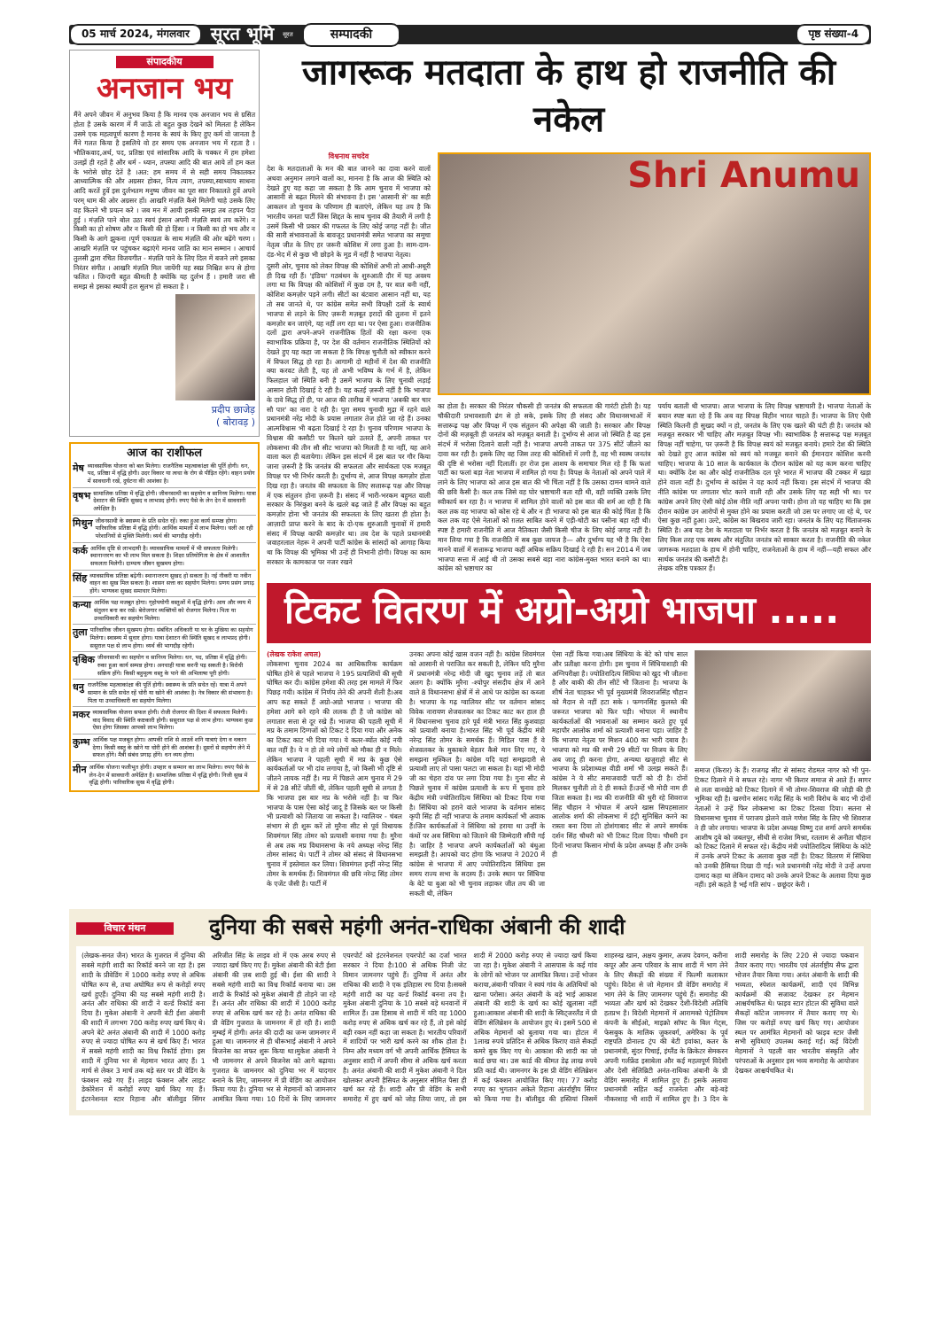05 मार्च 2024, मंगलवार सूरत भूमि सूरत सम्पादकी पृष्ठ संख्या-4
संपादकीय
अनजान भय
मैंने अपने जीवन में अनुभव किया है कि मानव एक अनजान भय से ग्रसित होता है उसके कारण में मैं जाऊँ तो बहुत कुछ देखने को मिलता है लेकिन उसमे एक महत्वपूर्ण कारण है मानव के स्वयं के किए हुए कर्म वो जानता है मैंने गलत किया है इसलिये वो हर समय एक अनजान भय में रहता है । भौतिकवाद,अर्थ, पद, प्रतिष्ठा एवं सांसारिक आदि के चक्कर में हम हमेशा उलझें ही रहतें है और धर्म - ध्यान, तपस्या आदि की बात आये तों हम कल के भरोसे छोड़ देतें है ।अत: हम समय में से सही समय निकालकर आध्यात्मिक की और अग्रसर होकर, नित्य त्याग, तपस्या,स्वाध्याय साधना आदि करतें हुवें इस दुर्लभतम मनुष्य जीवन का पूरा सार निकालते हुवें अपने परम् धाम की ओर अग्रसर हों। आखरि मंज़लि कैसे मिलेगी चाहे उसके लिए वह कितने भी प्रयत्न करे । जब मन में आयी इसकी समझ तब तड़पन पैदा हुई । मंज़लि पाने बोल उठा स्वयं इंसान अपनी मंज़लि स्वयं तय करेंगे। न किसी का हो शोषण और न किसी की हो हिंसा । न किसी का हो भय और न किसी के आगे झुकना ।पूर्ण एकाग्रता के साथ मंज़लि की ओर बढ़ेंगे चरण ।आखरि मंज़लि पर पहुंचकर बढ़ाएंगे मानव जाति का मान सम्मान । आचार्य तुलसी द्वारा रचित विजयगीत - मंज़लि पाने के लिए दिल में बजने लगे इसका निरंतर संगीत । आखरि मंज़लि मिल जायेंगी यह स्वप्न निश्चित रूप से होगा फलित । जिन्दगी बहुत कीमती है क्योंकि यह दुर्लभ हैं । हमारी जरा सी समझ से इसका स्थायी हल सुलभ हो सकता है ।
प्रदीप छाजेड़
( बोरावड़ )
आज का राशीफल
मेष
व्यावसायिक योजना को बल मिलेगा। राजनैतिक महत्वाकांक्षा की पूर्ति होगी। धन, पद, प्रतिष्ठा में वृद्धि होगी। उदर विकार या त्वचा के रोग से पीड़ित रहेंगे। वाहन प्रयोग में सावधानी रखें, दुर्घटना की आशंका है।
वृषभ
सामाजिक प्रतिष्ठा में वृद्धि होगी। जीवनसाथी का सहयोग व सानिध्य मिलेगा। यात्रा देशाटन की स्थिति सुखद व लाभप्रद होगी। रुपए पैसे के लेन देन में सावधानी अपेक्षित है।
मिथुन
जीवनसाथी के स्वास्थ्य के प्रति सचेत रहें। रुका हुआ कार्य सम्पन्न होगा। पारिवारिक प्रतिष्ठा में वृद्धि होगी। आर्थिक मामलों में लाभ मिलेगा। चली आ रही परेशानियों से मुक्ति मिलेगी। व्यर्थ की भागदौड़ रहेगी।
कर्क
आर्थिक दृष्टि से लाभदायी है। व्यावसायिक मामलों में भी सफलता मिलेगी। स्थानान्तरण का भी लाभ मिल सकता है। शिक्षा प्रतियोगिता के क्षेत्र में आशातीत सफलता मिलेगी। दाम्पत्य जीवन सुखमय होगा।
सिंह
व्यावसायिक प्रतिष्ठा बढ़ेगी। स्थानान्तरण सुखद हो सकता है। नई नौकरी या नवीन वाहन का सुख मिल सकता है। शासन सत्ता का सहयोग मिलेगा। प्रणय प्रसंग प्रगाढ़ होंगे। भाग्यवश सुखद समाचार मिलेगा।
कन्या
आर्थिक पक्ष मजबूत होगा। गृहोपयोगी वस्तुओं में वृद्धि होगी। आय और व्यय में संतुलन बना कर रखें। बेरोजगार व्यक्तियों को रोजगार मिलेगा। पिता या उच्चाधिकारी का सहयोग मिलेगा।
तुला
पारिवारिक जीवन सुखमय होगा। संबंधित अधिकारी या घर के मुखिया का सहयोग मिलेगा। स्वास्थ्य में सुधार होगा। यात्रा देशाटन की स्थिति सुखद व लाभप्रद होगी। ससुराल पक्ष से लाभ होगा। व्यर्थ की भागदौड़ रहेगी।
वृश्चिक
जीवनसाथी का सहयोग व सानिध्य मिलेगा। धन, पद, प्रतिष्ठा में वृद्धि होगी। रुका हुआ कार्य सम्पन्न होगा। अनचाही यात्रा करनी पड़ सकती है। विरोधी सक्रिय होंगे। किसी बहुमूल्य वस्तु के पाने की अभिलाषा पूरी होगी।
धनु
राजनैतिक महत्वाकांक्षा की पूर्ति होगी। स्वास्थ्य के प्रति सचेत रहें। यात्रा में अपने सामान के प्रति सचेत रहें चोरी या खोने की आशंका है। नेत्र विकार की संभावना है। पिता या उच्चाधिकारी का सहयोग मिलेगा।
मकर
व्यावसायिक योजना सफल होगी। रोजी रोजगार की दिशा में सफलता मिलेगी। वाद विवाद की स्थिति कष्टकारी होगी। ससुराल पक्ष से लाभ होगा। भाग्यवश कुछ ऐसा होगा जिसका आपको लाभ मिलेगा।
कुम्भ
आर्थिक पक्ष मजबूत होगा। आपकी राशि से आठवें शनि यात्राएं देगा व थकान देगा। किसी वस्तु के खोने या चोरी होने की आशंका है। दूसरों से सहयोग लेने में सफल होंगे। मैत्री संबंध प्रगाढ़ होंगे। धन व्यय होगा।
मीन
आर्थिक योजना फलीभूत होगी। उपहार व सम्मान का लाभ मिलेगा। रुपए पैसे के लेन-देन में सावधानी अपेक्षित है। सामाजिक प्रतिष्ठा में वृद्धि होगी। निजी सुख में वृद्धि होगी। पारिवारिक सुख में वृद्धि होगी।
जागरूक मतदाता के हाथ हो राजनीति की नकेल
विश्वनाथ सचदेव
देश के मतदाताओं के मन की बात जानने का दावा करने वालों अथवा अनुमान लगाने वालों का, मानना है कि आज की स्थिति को देखते हुए यह कहा जा सकता है कि आम चुनाव में भाजपा को आसानी से बढ़त मिलने की संभावना है। इस 'आसानी से' का सही आकलन तो चुनाव के परिणाम ही बताएंगे, लेकिन यह तय है कि भारतीय जनता पार्टी जिस शिद्दत के साथ चुनाव की तैयारी में लगी है उसमें किसी भी प्रकार की गफलत के लिए कोई जगह नहीं है। जीत की सारी संभावनाओं के बावजूद प्रधानमंत्री समेत भाजपा का समूचा नेतृत्व जीत के लिए हर जरूरी कोशिश में लगा हुआ है। साम-दाम-दंड-भेद में से कुछ भी छोड़ने के मूड में नहीं है भाजपा नेतृत्व।
दूसरी ओर, चुनाव को लेकर विपक्ष की कोशिशें अभी तो आधी-अधूरी ही दिख रही हैं। 'इंडिया' गठबंधन के शुरुआती दौर में यह अवश्य लगा था कि विपक्ष की कोशिशों में कुछ दम है, पर बात बनी नहीं, कोशिश कमज़ोर पड़ने लगी। सीटों का बंटवारा आसान नहीं था, यह तो सब जानते थे, पर कांग्रेस समेत सभी विपक्षी दलों के स्वार्थ भाजपा से लड़ने के लिए ज़रूरी मज़बूत इरादों की तुलना में इतने कमज़ोर बन जाएंगे, यह नहीं लग रहा था। पर ऐसा हुआ। राजनीतिक दलों द्वारा अपने-अपने राजनीतिक हितों की रक्षा करना एक स्वाभाविक प्रक्रिया है, पर देश की वर्तमान राजनीतिक स्थितियों को देखते हुए यह कहा जा सकता है कि विपक्ष चुनौती को स्वीकार करने में विफल सिद्ध हो रहा है। आगामी दो महीनों में देश की राजनीति क्या करवट लेती है, यह तो अभी भविष्य के गर्भ में है, लेकिन फिलहाल जो स्थिति बनी है उसमें भाजपा के लिए चुनावी लड़ाई आसान होती दिखाई दे रही है। यह कतई ज़रूरी नहीं है कि भाजपा के दावे सिद्ध हों ही, पर आज की तारीख में भाजपा 'अबकी बार चार सौ पार' का नारा दे रही है। पूरा समय चुनावी मुद्रा में रहने वाले प्रधानमंत्री नरेंद्र मोदी के प्रयास लगातार तेज होते जा रहे हैं। उनका आत्मविश्वास भी बढ़ता दिखाई दे रहा है। चुनाव परिणाम भाजपा के विश्वास की कसौटी पर कितने खरे उतरते हैं, अपनी ताकत पर लोकसभा की तीन सौ सीट भाजपा को मिलती है या नहीं, यह आने वाला कल ही बतायेगा। लेकिन इस संदर्भ में इस बात पर गौर किया जाना ज़रूरी है कि जनतंत्र की सफलता और सार्थकता एक मजबूत विपक्ष पर भी निर्भर करती है। दुर्भाग्य से, आज विपक्ष कमज़ोर होता दिख रहा है। जनतंत्र की सफलता के लिए सत्तारूढ़ पक्ष और विपक्ष में एक संतुलन होना ज़रूरी है। संसद में भारी-भरकम बहुमत वाली सरकार के निरंकुश बनने के खतरे बढ़ जाते हैं और विपक्ष का बहुत कमज़ोर होना भी जनतंत्र की सफलता के लिए खतरा ही होता है। आज़ादी प्राप्त करने के बाद के दो-एक शुरुआती चुनावों में हमारी संसद में विपक्ष काफी कमज़ोर था। तब देश के पहले प्रधानमंत्री जवाहरलाल नेहरू ने अपनी पार्टी कांग्रेस के सांसदों को आगाह किया था कि विपक्ष की भूमिका भी उन्हें ही निभानी होगी। विपक्ष का काम सरकार के कामकाज पर नजर रखने
Shri Anumu
का होता है। सरकार की निरंतर चौकसी ही जनतंत्र की सफलता की गारंटी होती है। यह चौकीदारी प्रभावशाली ढंग से हो सके, इसके लिए ही संसद और विधानसभाओं में सत्तारूढ़ पक्ष और विपक्ष में एक संतुलन की अपेक्षा की जाती है। सरकार और विपक्ष दोनों की मज़बूती ही जनतंत्र को मज़बूत बनाती है। दुर्भाग्य से आज जो स्थिति है वह इस संदर्भ में भरोसा दिलाने वाली नहीं है। भाजपा अपनी ताकत पर 375 सीटें जीतने का दावा कर रही है। इसके लिए वह जिस तरह की कोशिशों में लगी है, वह भी स्वस्थ जनतंत्र की दृष्टि से भरोसा नहीं दिलातीं। हर रोज इस आशय के समाचार मिल रहे हैं कि फलां पार्टी का फलां बड़ा नेता भाजपा में शामिल हो गया है। विपक्ष के नेताओं को अपने पाले में लाने के लिए भाजपा को आज इस बात की भी चिंता नहीं है कि उसका दामन थामने वाले की छवि कैसी है। कल तक जिसे वह घोर भ्रष्टाचारी बता रही थी, वही व्यक्ति उसके लिए स्वीकार्य बन रहा है। न भाजपा में शामिल होने वालों को इस बात की शर्म आ रही है कि कल तक वह भाजपा को कोस रहे थे और न ही भाजपा को इस बात की कोई चिंता है कि कल तक वह ऐसे नेताओं को ग़लत साबित करने में एड़ी-चोटी का पसीना बहा रही थी। स्पष्ट है हमारी राजनीति में आज नैतिकता जैसी किसी चीज के लिए कोई जगह नहीं है। मान लिया गया है कि राजनीति में सब कुछ जायज है— और दुर्भाग्य यह भी है कि ऐसा मानने वालों में सत्तारूढ़ भाजपा कहीं अधिक सक्रिय दिखाई दे रही है। सन 2014 में जब भाजपा सत्ता में आई थी तो उसका सबसे बड़ा नारा कांग्रेस-मुक्त भारत बनाने का था। कांग्रेस को भ्रष्टाचार का
पर्याय बताती थी भाजपा। आज भाजपा के लिए विपक्ष भ्रष्टाचारी है। भाजपा नेताओं के बयान स्पष्ट बता रहे हैं कि अब वह विपक्ष विहीन भारत चाहते हैं। भाजपा के लिए ऐसी स्थिति कितनी ही सुखद क्यों न हो, जनतंत्र के लिए एक खतरे की घंटी ही है। जनतंत्र को मज़बूत सरकार भी चाहिए और मज़बूत विपक्ष भी। स्वाभाविक है सत्तारूढ़ पक्ष मज़बूत विपक्ष नहीं चाहेगा, पर ज़रूरी है कि विपक्ष स्वयं को मजबूत बनाये। हमारे देश की स्थिति को देखते हुए आज कांग्रेस को स्वयं को मजबूत बनाने की ईमानदार कोशिश करनी चाहिए। भाजपा के 10 साल के कार्यकाल के दौरान कांग्रेस को यह काम करना चाहिए था। क्योंकि देश का और कोई राजनीतिक दल पूरे भारत में भाजपा की टक्कर में खड़ा होने वाला नहीं है। दुर्भाग्य से कांग्रेस ने यह कार्य नहीं किया। इस संदर्भ में भाजपा की नीति कांग्रेस पर लगातार चोट करने वाली रही और उसके लिए यह सही भी था। पर कांग्रेस अपने लिए ऐसी कोई ठोस नीति नहीं अपना पायी। होना तो यह चाहिए था कि इस दौरान कांग्रेस उन आरोपों से मुक्त होने का प्रयास करती जो उस पर लगाए जा रहे थे, पर ऐसा कुछ नहीं हुआ। उल्टे, कांग्रेस का बिखराव जारी रहा। जनतंत्र के लिए यह चिंताजनक स्थिति है। अब यह देश के मतदाता पर निर्भर करता है कि जनतंत्र को मज़बूत बनाने के लिए किस तरह एक स्वस्थ और संतुलित जनतंत्र को साकार करता है। राजनीति की नकेल जागरूक मतदाता के हाथ में होनी चाहिए, राजनेताओं के हाथ में नहीं—यही सफल और सार्थक जनतंत्र की कसौटी है।
लेखक वरिष्ठ पत्रकार हैं।
टिकट वितरण में अग्रो-अग्रो भाजपा .....
(लेखक राकेश अचल)
लोकसभा चुनाव 2024 का आधिकारिक कार्यक्रम घोषित होने से पहले भाजपा ने 195 प्रत्याशियों की सूची घोषित कर दी। कांग्रेस हमेशा की तरह इस मामले में फिर पिछड़ गयी। कांग्रेस में निर्णय लेने की अपनी शैली है।अब आप कह सकते हैं अग्रो-अग्रो भाजपा । भाजपा की हमेशा आगे बने रहने की ललक ही है जो कांग्रेस को लगातार सत्ता से दूर रखे हैं। भाजपा की पहली सूची में मप्र के तमाम दिग्गजों को टिकट दे दिया गया और अनेक का टिकट काट भी दिया गया। ये कतर-ब्योंत कोई नयी बात नहीं है। ये न हो तो नये लोगों को मौका ही न मिले। लेकिन भाजपा ने पहली सूची में मप्र के कुछ ऐसे कार्यकर्ताओं पर भी दांव लगाया है, जो किसी भी दृष्टि से जीतने लायक नहीं है। मप्र में पिछले आम चुनाव में 29 में से 28 सीटें जीतीं थी, लेकिन पहली सूची से लगता है कि भाजपा इस बार मप्र के भरोसे नहीं है। या फिर भाजपा के पास ऐसा कोई जादू है जिसके बल पर किसी भी प्रत्याशी को जिताया जा सकता है। ग्वालियर - चंबल संभाग से ही शुरू करें तो मुरैना सीट से पूर्व विधायक शिवमंगल सिंह तोमर को प्रत्याशी बनाया गया है। मुरैना से अब तक मप्र विधानसभा के नये अध्यक्ष नरेन्द्र सिंह तोमर सांसद थे। पार्टी ने तोमर को संसद से विधानसभा चुनाव में इस्तेमाल कर लिया। शिवमंगल इन्हीं नरेन्द्र सिंह तोमर के समर्थक हैं। शिवमंगल की छवि नरेन्द्र सिंह तोमर के एजेंट जैसी है। पार्टी में
उनका अपना कोई खास वजन नहीं है। कांग्रेस शिवमंगल को आसानी से पराजित कर सकती है, लेकिन यदि मुरैना में प्रधानमंत्री नरेन्द्र मोदी जी खुद चुनाव लड़ें तो बात अलग है। क्योंकि मुरैना -श्योपुर संसदीय क्षेत्र में आने वाले 8 विधानसभा क्षेत्रों में से आधे पर कांग्रेस का कब्जा है। भाजपा के गढ़ ग्वालियर सीट पर वर्तमान सांसद विवेक नारायण शेजवलकर का टिकट काट कर हाल ही में विधानसभा चुनाव हारे पूर्व मंत्री भारत सिंह कुशवाहा को प्रत्याशी बनाया है।भारत सिंह भी पूर्व केंद्रीय मंत्री नरेन्द्र सिंह तोमर के समर्थक हैं। मिडिल पास हैं वे शेजवलकर के मुकाबले बेहतर कैसे मान लिए गए, ये समझना मुश्किल है। कांग्रेस यदि यहां समझदारी से प्रत्याशी लाए तो पासा पलटा जा सकता है। यहां भी मोदी जी का चेहरा दांव पर लगा दिया गया है। गुना सीट से पिछले चुनाव में कांग्रेस प्रत्याशी के रूप में चुनाव हारे केंद्रीय मंत्री ज्योतिरादित्य सिंधिया को टिकट दिया गया है। सिंधिया को हराने वाले भाजपा के वर्तमान सांसद कृपी सिंह ही नहीं भाजपा के तमाम कार्यकर्ता भी अवाक हैं।जिन कार्यकर्ताओं ने सिंधिया को हराया था उन्हीं के कंधों पर अब सिंधिया को जिताने की जिम्मेदारी सौंपी गई है। जाहिर है भाजपा अपने कार्यकर्ताओं को बंधुआ समझती है। आपको याद होगा कि भाजपा ने 2020 में कांग्रेस से भाजपा में आए ज्योतिरादित्य सिंधिया इस समय राज्य सभा के सदस्य हैं। उनके स्थान पर सिंधिया के बेटे या बुआ को भी चुनाव लड़ाकर जीत तय की जा सकती थी, लेकिन
ऐसा नहीं किया गया।अब सिंधिया के बेटे को पांच साल और प्रतीक्षा करना होगी। इस चुनाव में सिंधियाशाही की अग्निपरीक्षा है। ज्योतिरादित्य सिंधिया को खुद भी जीतना है और बाकी की तीन सीटें भी जिताना है। भाजपा के शीर्ष नेता चाहकर भी पूर्व मुख्यमंत्री शिवराजसिंह चौहान को मैदान से नहीं हटा सके । फग्गनसिंह कुलस्ते की जरूरत भाजपा को फिर पड़ी। भोपाल में स्थानीय कार्यकर्ताओं की भावनाओं का सम्मान करते हुए पूर्व महापौर आलोक शर्मा को प्रत्याशी बनाना पड़ा। जाहिर है कि भाजपा नेतृत्व पर मिशन 400 का भारी दबाव है। भाजपा को मप्र की सभी 29 सीटों पर विजय के लिए अब जादू ही करना होगा, अन्यथा खजुराहो सीट से भाजपा के प्रदेशाध्यक्ष वीडी शर्मा भी उलझ सकते हैं। कांग्रेस ने ये सीट समाजवादी पार्टी को दी है। दोनों मिलकर चुनौती तो दे ही सकते हैं।उन्हें भी मोदी नाम ही जिता सकता है। मप्र की राजनीति की धुरी रहे शिवराज सिंह चौहान ने भोपाल में अपने खास सिपहसालार आलोक शर्मा की लोकसभा में इंट्री सुनिश्चित करने का रास्ता बना दिया तो होशंगाबाद सीट से अपने समर्थक दर्शन सिंह चौधरी को भी टिकट दिला दिया। चौधरी इन दिनों भाजपा किसान मोर्चा के प्रदेश अध्यक्ष हैं और उनके ही
समाज (किरार) के हैं। राजगढ़ सीट से सांसद रोडमल नागर को भी पुन- टिकट दिलाने में वे सफल रहे। नागर भी किरार समाज से आते हैं। सागर से लता वानखेड़े को टिकट दिलाने में भी तोमर-शिवराज की जोड़ी की ही भूमिका रही है। खरगोन सांसद गजेंद्र सिंह के भारी विरोध के बाद भी दोनों नेताओं ने उन्हें फिर लोकसभा का टिकट दिलवा दिया। सतना से विधानसभा चुनाव में पराजय झेलने वाले गणेश सिंह के लिए भी शिवराज ने ही जोर लगाया। भाजपा के प्रदेश अध्यक्ष विष्णु दत्त शर्मा अपने समर्थक आशीष दुबे को जबलपुर, सीधी से राजेश मिश्रा, रतलाम से अनीता चौहान को टिकट दिलाने में सफल रहे। केंद्रीय मंत्री ज्योतिरादित्य सिंधिया के कोटे में उनके अपने टिकट के अलावा कुछ नहीं है। टिकट वितरण में सिंधिया को उनकी हैसियत दिखा दी गई। भले प्रधानमंत्री नरेंद्र मोदी ने उन्हें अपना दामाद कहा था लेकिन दामाद को उनके अपने टिकट के अलावा दिया कुछ नहीं। इसे कहते है भई गति सांप - छछूंदर केरी ।
विचार मंथन
दुनिया की सबसे महंगी अनंत-राधिका अंबानी की शादी
(लेखक-सनत जैन) भारत के गुजरात में दुनिया की सबसे महंगी शादी का रिकॉर्ड बनने जा रहा है। इस शादी के प्रीवेडिंग में 1000 करोड़ रुपए से अधिक घोषित रूप से, तथा अघोषित रूप से करोड़ों रुपए खर्च हुएहैं। दुनिया की यह सबसे महंगी शादी है। अनंत और राधिका की शादी ने वर्ल्ड रिकॉर्ड बना दिया है। मुकेश अंबानी ने अपनी बेटी ईशा अंबानी की शादी में लगभग 700 करोड़ रुपए खर्च किए थे। अपने बेटे अनंत अंबानी की शादी में 1000 करोड़ रुपए से ज्यादा घोषित रूप से खर्च किए हैं। भारत में सबसे महंगी शादी का विश्व रिकॉर्ड होगा। इस शादी में दुनिया भर से मेहमान भारत आए हैं। 1 मार्च से लेकर 3 मार्च तक बड़े स्तर पर प्री वेडिंग के फंक्शन रखे गए हैं। लाइव फंक्शन और लाइट डेकोरेशन में करोड़ों रुपए खर्च किए गए हैं। इंटरनेशनल स्टार रिहाना और बॉलीवुड सिंगर अरिजीत सिंह के लाइव शो में एक अरब रुपए से ज्यादा खर्च किए गए हैं। मुकेश अंबानी की बेटी ईशा अंबानी की ज़ब शादी हुई थी। ईशा की शादी ने सबसे महंगी शादी का विश्व रिकॉर्ड बनाया था। उस शादी के रिकॉर्ड को मुकेश अंबानी ही तोड़ने जा रहे हैं। अनंत और राधिका की शादी में 1000 करोड़ रुपए से अधिक खर्च कर रहे है। अनंत राधिका की प्री वेडिंग गुजरात के जामनगर में हो रही है। शादी मुम्बई में होगी। अनंत की दादी का जन्म जामनगर में हुआ था। जामनगर से ही धीरूभाई अंबानी ने अपने बिजनेस का सफर शुरू किया था।मुकेश अंबानी ने भी जामनगर से अपने बिजनेस को आगे बढ़ाया। गुजरात के जामनगर को दुनिया भर में यादगार बनाने के लिए, जामनगर में प्री वेडिंग का आयोजन किया गया है। दुनिया भर से मेहमानों को जामनगर आमंत्रित किया गया। 10 दिनों के लिए जामनगर एयरपोर्ट को इंटरनेशनल एयरपोर्ट का दर्जा भारत सरकार ने दिया है।100 से अधिक निजी जेट विमान जामनगर पहुंचे हैं। दुनिया में अनंत और राधिका की शादी ने एक इतिहास रच दिया है।सबसे महंगी शादी का यह वर्ल्ड रिकॉर्ड बनना तय है। मुकेश अंबानी दुनिया के 10 सबसे बड़े धनवानों में शामिल हैं। उस हिसाब से शादी में यदि वह 1000 करोड़ रुपए से अधिक खर्च कर रहे हैं, तो इसे कोई बड़ी रकम नहीं कहा जा सकता है। भारतीय परिवारों में शादियों पर भारी खर्च करने का शौक होता है। निम्न और मध्यम वर्ग भी अपनी आर्थिक हैसियत के अनुसार शादी में अपनी सीमा से अधिक खर्च करता है। अनंत अंबानी की शादी में मुकेश अंबानी ने दिल खोलकर अपनी हैसियत के अनुसार सीमित पैसा ही खर्च कर रहे हैं। शादी और प्री वेडिंग के सभी समारोह में हुए खर्च को जोड़ लिया जाए, तो इस शादी में 2000 करोड़ रुपए से ज्यादा खर्च किया जा रहा है। मुकेश अंबानी ने आसपास के कई गांव के लोगों को भोजन पर आमंत्रित किया। उन्हें भोजन कराया,अंबानी परिवार ने स्वयं गांव के अतिथियों को खाना परोसा। अनंत अंबानी के बड़े भाई आकाश अंबानी की शादी के खर्च का कोई खुलासा नहीं हुआ।आकाश अंबानी की शादी के स्विट्जरलैंड में प्री वेडिंग सेलिब्रेशन के आयोजन हुए थे। इसमें 500 से अधिक मेहमानों को बुलाया गया था। होटल में 1लाख रुपये प्रतिदिन से अधिक किराए वाले सैकड़ों कमरे बुक किए गए थे। आकाश की शादी का जो कार्ड छपा था। उस कार्ड की कीमत डेढ़ लाख रुपये प्रति कार्ड थी। जामनगर के इस प्री वेडिंग सेलिब्रेशन में कई फंक्शन आयोजित किए गए। 77 करोड़ रुपए का भुगतान अकेले रिहाना अंतर्राष्ट्रीय सिंगर को किया गया है। बॉलीवुड की हस्तियां जिसमें शाहरुख खान, अक्षय कुमार, अजय देवगन, करीना कपूर और अन्य परिवार के साथ शादी में भाग लेने के लिए सैकड़ों की संख्या में फिल्मी कलाकार पहुंचे। विदेश से जो मेहमान प्री वेडिंग समारोह में भाग लेने के लिए जामनगर पहुंचे हैं। समारोह की भव्यता और खर्च को देखकर देशी-विदेशी अतिथि हतप्रभ है। विदेशी मेहमानों में आरामको पेट्रोलियम कंपनी के सीईओ, माइक्रो सॉफ्ट के बिल गेट्स, फेसबुक के मालिक जुकरबर्ग, अमेरिका के पूर्व राष्ट्रपति डोनाल्ड ट्रंप की बेटी इवांका, कतर के प्रधानमंत्री, सुंदर पिचाई, इंग्लैंड के क्रिकेटर सेमकरन अपनी गर्लफ्रेंड इसाबेला और कई महत्वपूर्ण विदेशी और देसी सेलिब्रिटी अनंत-राधिका अंबानी के प्री वेडिंग समारोह में शामिल हुए हैं। इसके अलावा प्रधानमंत्री सहित कई राजनेता और बड़े-बड़े नौकरशाह भी शादी में शामिल हुए है। 3 दिन के शादी समारोह के लिए 220 से ज्यादा पकवान तैयार कराए गए। भारतीय एवं अंतर्राष्ट्रीय सैफ द्वारा भोजन तैयार किया गया। अनंत अंबानी के शादी की भव्यता, स्पेशल कार्यक्रमों, शादी एवं विभिन्न कार्यक्रमों की सजावट देखकर हर मेहमान आश्चर्यचकित थे। फाइव स्टार होटल की सुविधा वाले सैकड़ों कॉटेज जामनगर में तैयार कराए गए थे। जिस पर करोड़ों रुपए खर्च किए गए। आयोजन स्थल पर आमंत्रित मेहमानों को फाइव स्टार जैसी सभी सुविधाएं उपलब्ध कराई गई। कई विदेशी मेहमानों ने पहली बार भारतीय संस्कृति और परंपराओं के अनुसार इस भव्य समारोह के आयोजन देखकर आश्चर्यचकित थे।